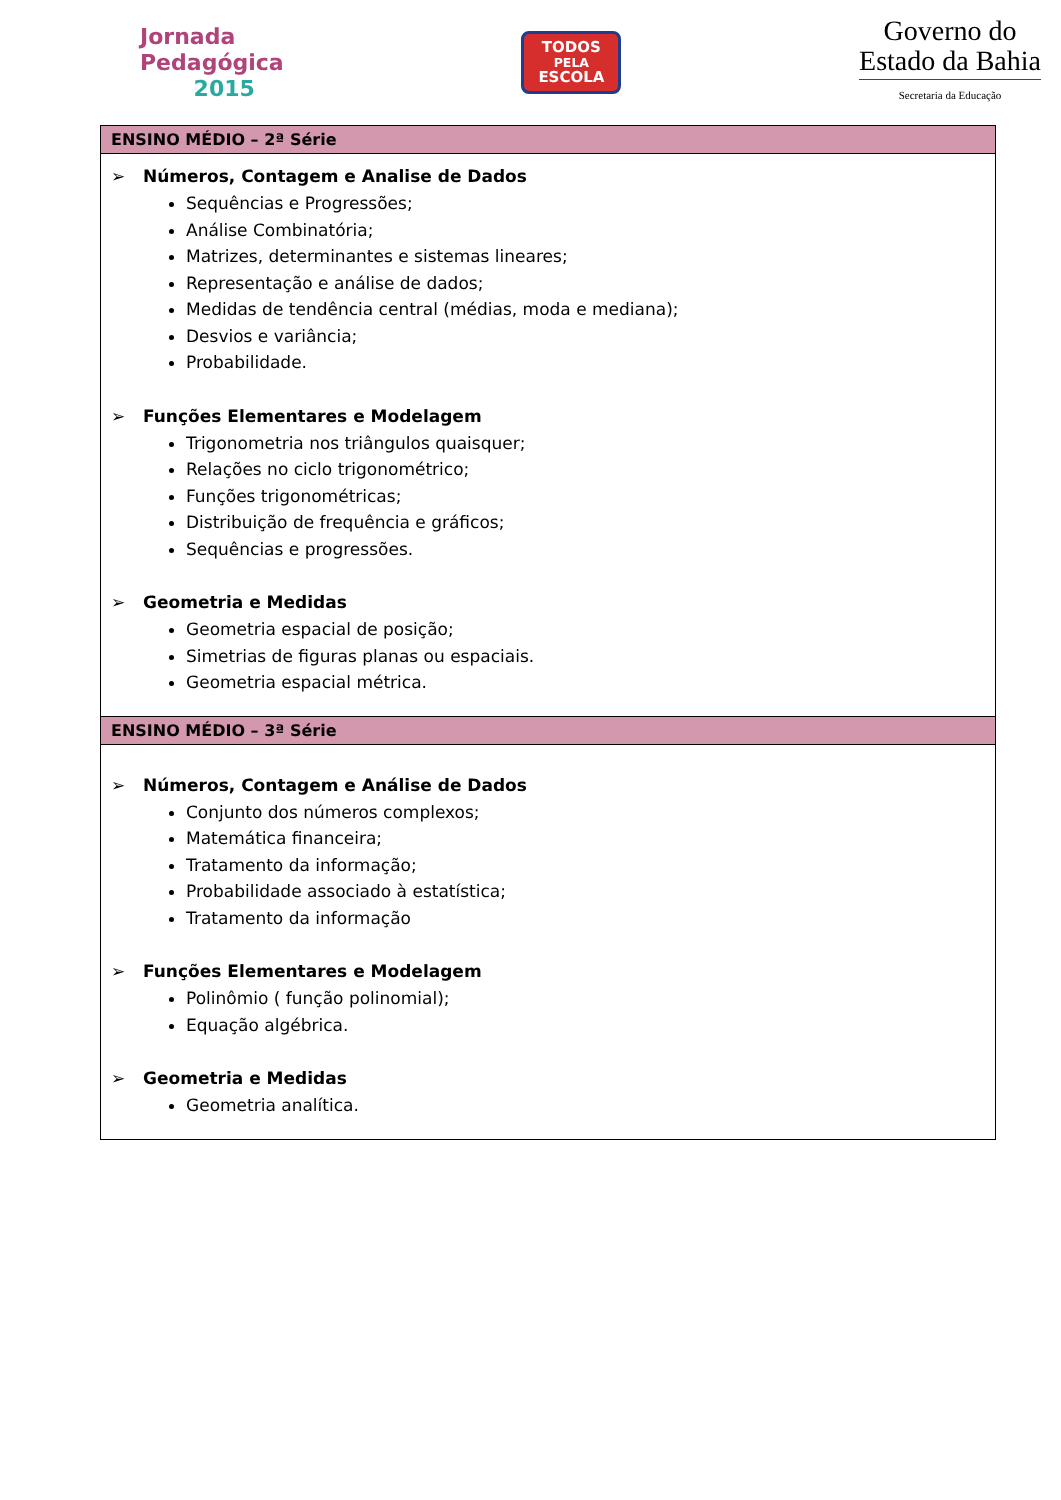Jornada
Pedagógica
2015
TODOS
PELA
ESCOLA
Governo do
Estado da Bahia
Secretaria da Educação
| ENSINO MÉDIO – 2ª Série |
| --- |
| ➢ Números, Contagem e Analise de Dados Sequências e Progressões; Análise Combinatória; Matrizes, determinantes e sistemas lineares; Representação e análise de dados; Medidas de tendência central (médias, moda e mediana); Desvios e variância; Probabilidade. ➢ Funções Elementares e Modelagem Trigonometria nos triângulos quaisquer; Relações no ciclo trigonométrico; Funções trigonométricas; Distribuição de frequência e gráficos; Sequências e progressões. ➢ Geometria e Medidas Geometria espacial de posição; Simetrias de figuras planas ou espaciais. Geometria espacial métrica. |
| ENSINO MÉDIO – 3ª Série |
| ➢ Números, Contagem e Análise de Dados Conjunto dos números complexos; Matemática financeira; Tratamento da informação; Probabilidade associado à estatística; Tratamento da informação ➢ Funções Elementares e Modelagem Polinômio ( função polinomial); Equação algébrica. ➢ Geometria e Medidas Geometria analítica. |